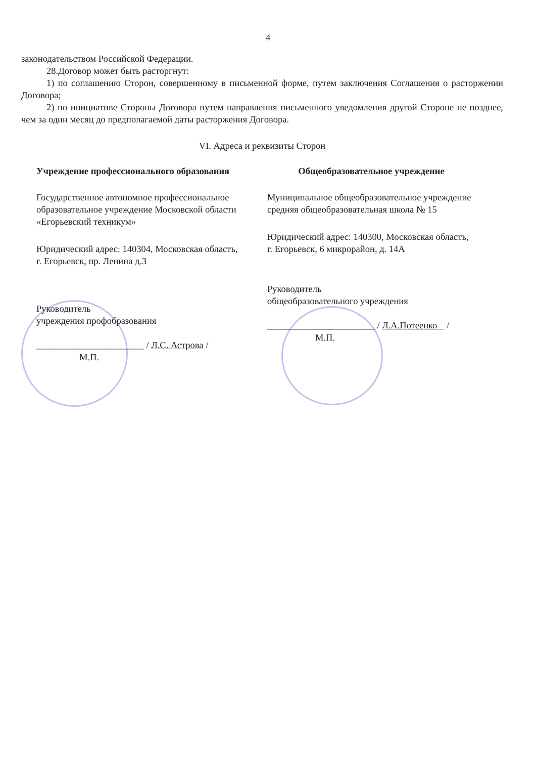4
законодательством Российской Федерации.
28.Договор может быть расторгнут:
1) по соглашению Сторон, совершенному в письменной форме, путем заключения Соглашения о расторжении Договора;
2) по инициативе Стороны Договора путем направления письменного уведомления другой Стороне не позднее, чем за один месяц до предполагаемой даты расторжения Договора.
VI. Адреса и реквизиты Сторон
Учреждение профессионального образования
Государственное автономное профессиональное образовательное учреждение Московской области «Егорьевский техникум»
Юридический адрес: 140304, Московская область, г. Егорьевск, пр. Ленина д.3
Руководитель
учреждения профобразования
_______________________ / Л.С. Астрова /
М.П.
Общеобразовательное учреждение
Муниципальное общеобразовательное учреждение средняя общеобразовательная школа № 15
Юридический адрес: 140300, Московская область, г. Егорьевск, 6 микрорайон, д. 14А
Руководитель
общеобразовательного учреждения
_______________________ / Л.А.Потеенко /
М.П.